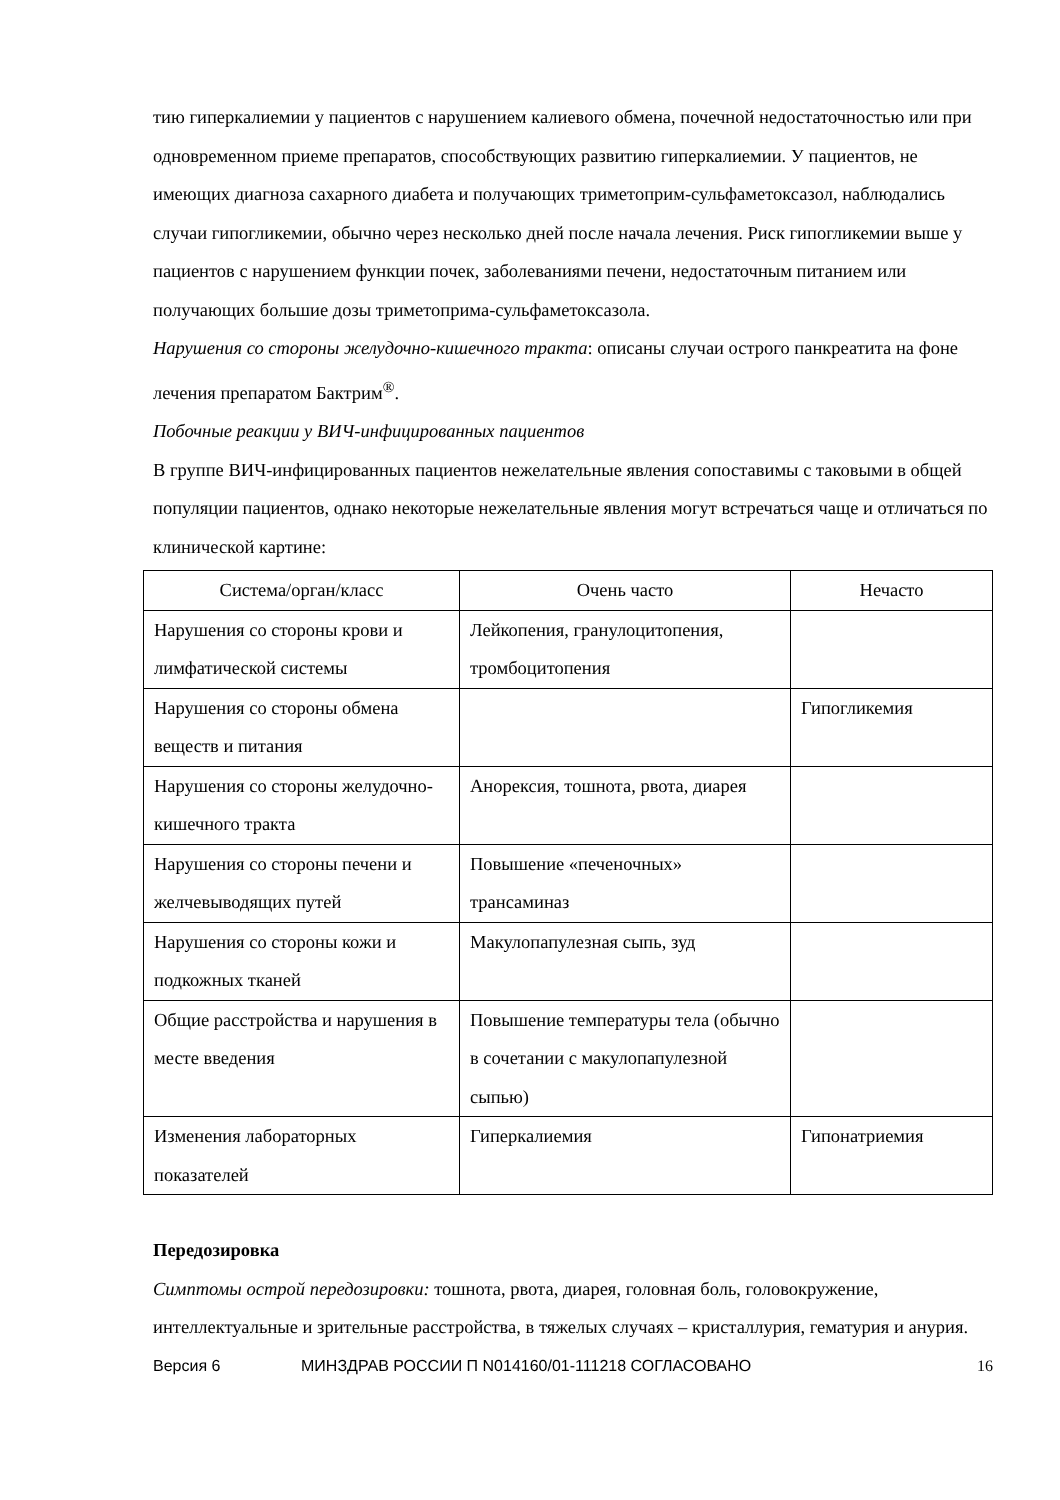тию гиперкалиемии у пациентов с нарушением калиевого обмена, почечной недостаточностью или при одновременном приеме препаратов, способствующих развитию гиперкалиемии. У пациентов, не имеющих диагноза сахарного диабета и получающих триметоприм-сульфаметоксазол, наблюдались случаи гипогликемии, обычно через несколько дней после начала лечения. Риск гипогликемии выше у пациентов с нарушением функции почек, заболеваниями печени, недостаточным питанием или получающих большие дозы триметоприма-сульфаметоксазола.
Нарушения со стороны желудочно-кишечного тракта: описаны случаи острого панкреатита на фоне лечения препаратом Бактрим<sup>®</sup>.
Побочные реакции у ВИЧ-инфицированных пациентов
В группе ВИЧ-инфицированных пациентов нежелательные явления сопоставимы с таковыми в общей популяции пациентов, однако некоторые нежелательные явления могут встречаться чаще и отличаться по клинической картине:
| Система/орган/класс | Очень часто | Нечасто |
| Нарушения со стороны крови и лимфатической системы | Лейкопения, гранулоцитопения, тромбоцитопения | |
| Нарушения со стороны обмена веществ и питания | | Гипогликемия |
| Нарушения со стороны желудочно-кишечного тракта | Анорексия, тошнота, рвота, диарея | |
| Нарушения со стороны печени и желчевыводящих путей | Повышение «печеночных» трансаминаз | |
| Нарушения со стороны кожи и подкожных тканей | Макулопапулезная сыпь, зуд | |
| Общие расстройства и нарушения в месте введения | Повышение температуры тела (обычно в сочетании с макулопапулезной сыпью) | |
| Изменения лабораторных показателей | Гиперкалиемия | Гипонатриемия |
Передозировка
Симптомы острой передозировки: тошнота, рвота, диарея, головная боль, головокружение, интеллектуальные и зрительные расстройства, в тяжелых случаях – кристаллурия, гематурия и анурия.
Версия 6 МИНЗДРАВ РОССИИ П N014160/01-111218 СОГЛАСОВАНО 16